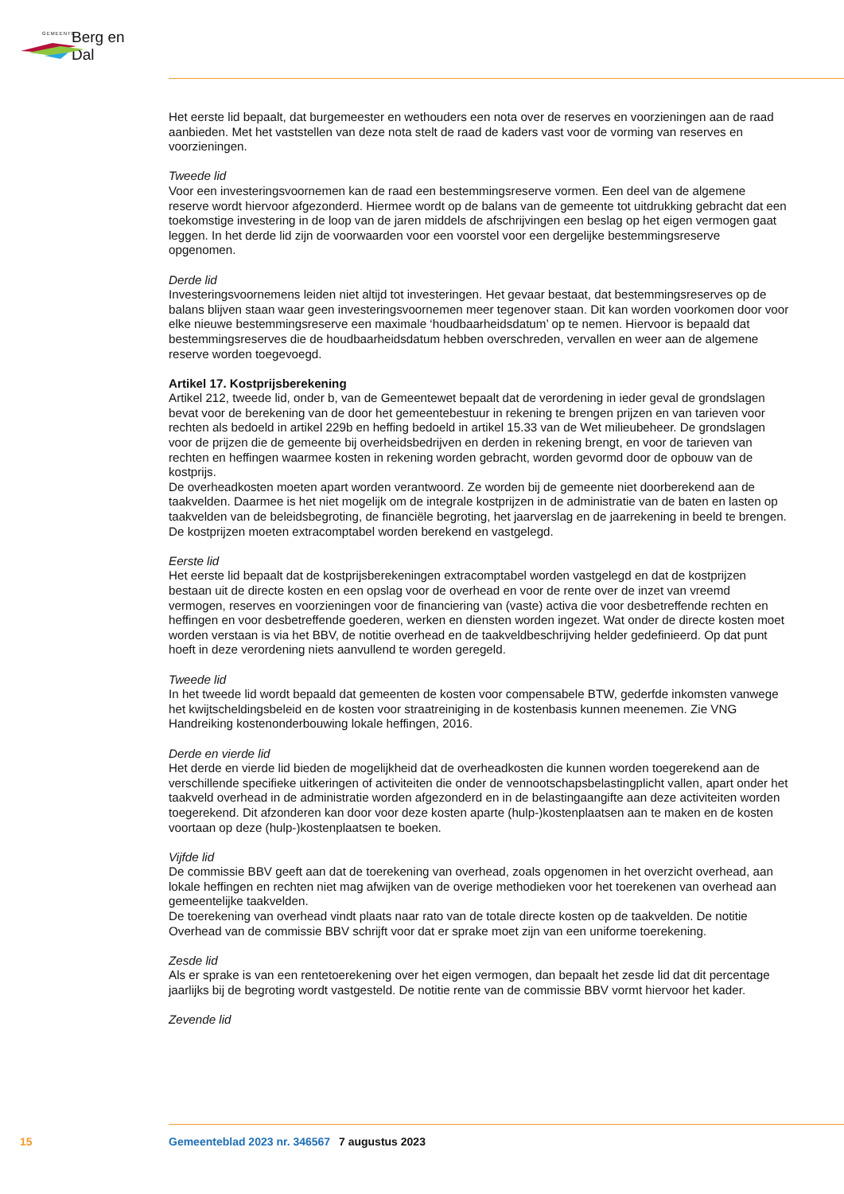GEMEENTE Berg en Dal
Het eerste lid bepaalt, dat burgemeester en wethouders een nota over de reserves en voorzieningen aan de raad aanbieden. Met het vaststellen van deze nota stelt de raad de kaders vast voor de vorming van reserves en voorzieningen.
Tweede lid
Voor een investeringsvoornemen kan de raad een bestemmingsreserve vormen. Een deel van de algemene reserve wordt hiervoor afgezonderd. Hiermee wordt op de balans van de gemeente tot uitdrukking gebracht dat een toekomstige investering in de loop van de jaren middels de afschrijvingen een beslag op het eigen vermogen gaat leggen. In het derde lid zijn de voorwaarden voor een voorstel voor een dergelijke bestemmingsreserve opgenomen.
Derde lid
Investeringsvoornemens leiden niet altijd tot investeringen. Het gevaar bestaat, dat bestemmingsreserves op de balans blijven staan waar geen investeringsvoornemen meer tegenover staan. Dit kan worden voorkomen door voor elke nieuwe bestemmingsreserve een maximale ‘houdbaarheidsdatum’ op te nemen. Hiervoor is bepaald dat bestemmingsreserves die de houdbaarheidsdatum hebben overschreden, vervallen en weer aan de algemene reserve worden toegevoegd.
Artikel 17. Kostprijsberekening
Artikel 212, tweede lid, onder b, van de Gemeentewet bepaalt dat de verordening in ieder geval de grondslagen bevat voor de berekening van de door het gemeentebestuur in rekening te brengen prijzen en van tarieven voor rechten als bedoeld in artikel 229b en heffing bedoeld in artikel 15.33 van de Wet milieubeheer. De grondslagen voor de prijzen die de gemeente bij overheidsbedrijven en derden in rekening brengt, en voor de tarieven van rechten en heffingen waarmee kosten in rekening worden gebracht, worden gevormd door de opbouw van de kostprijs.
De overheadkosten moeten apart worden verantwoord. Ze worden bij de gemeente niet doorberekend aan de taakvelden. Daarmee is het niet mogelijk om de integrale kostprijzen in de administratie van de baten en lasten op taakvelden van de beleidsbegroting, de financiële begroting, het jaarverslag en de jaarrekening in beeld te brengen. De kostprijzen moeten extracomptabel worden berekend en vastgelegd.
Eerste lid
Het eerste lid bepaalt dat de kostprijsberekeningen extracomptabel worden vastgelegd en dat de kostprijzen bestaan uit de directe kosten en een opslag voor de overhead en voor de rente over de inzet van vreemd vermogen, reserves en voorzieningen voor de financiering van (vaste) activa die voor desbetreffende rechten en heffingen en voor desbetreffende goederen, werken en diensten worden ingezet. Wat onder de directe kosten moet worden verstaan is via het BBV, de notitie overhead en de taakveldbeschrijving helder gedefinieerd. Op dat punt hoeft in deze verordening niets aanvullend te worden geregeld.
Tweede lid
In het tweede lid wordt bepaald dat gemeenten de kosten voor compensabele BTW, gederfde inkomsten vanwege het kwijtscheldingsbeleid en de kosten voor straatreiniging in de kostenbasis kunnen meenemen. Zie VNG Handreiking kostenonderbouwing lokale heffingen, 2016.
Derde en vierde lid
Het derde en vierde lid bieden de mogelijkheid dat de overheadkosten die kunnen worden toegerekend aan de verschillende specifieke uitkeringen of activiteiten die onder de vennootschapsbelastingplicht vallen, apart onder het taakveld overhead in de administratie worden afgezonderd en in de belastingaangifte aan deze activiteiten worden toegerekend. Dit afzonderen kan door voor deze kosten aparte (hulp-)kostenplaatsen aan te maken en de kosten voortaan op deze (hulp-)kostenplaatsen te boeken.
Vijfde lid
De commissie BBV geeft aan dat de toerekening van overhead, zoals opgenomen in het overzicht overhead, aan lokale heffingen en rechten niet mag afwijken van de overige methodieken voor het toerekenen van overhead aan gemeentelijke taakvelden.
De toerekening van overhead vindt plaats naar rato van de totale directe kosten op de taakvelden. De notitie Overhead van de commissie BBV schrijft voor dat er sprake moet zijn van een uniforme toerekening.
Zesde lid
Als er sprake is van een rentetoerekening over het eigen vermogen, dan bepaalt het zesde lid dat dit percentage jaarlijks bij de begroting wordt vastgesteld. De notitie rente van de commissie BBV vormt hiervoor het kader.
Zevende lid
15 Gemeenteblad 2023 nr. 346567 7 augustus 2023